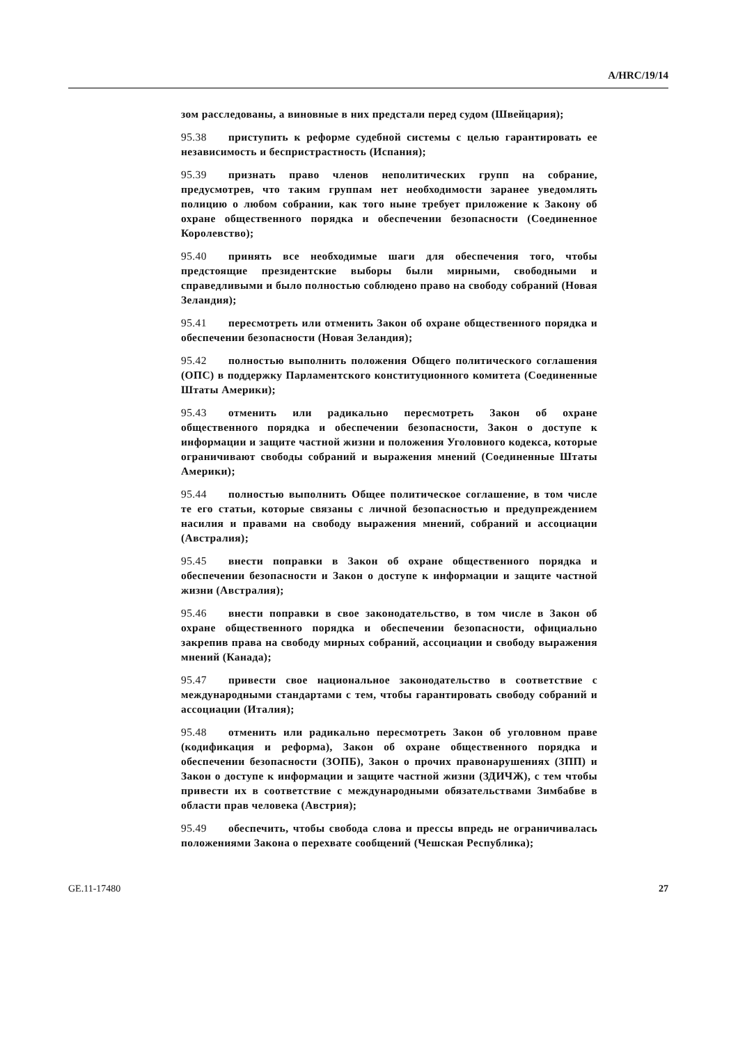A/HRC/19/14
зом расследованы, а виновные в них предстали перед судом (Швейцария);
95.38 приступить к реформе судебной системы с целью гарантировать ее независимость и беспристрастность (Испания);
95.39 признать право членов неполитических групп на собрание, предусмотрев, что таким группам нет необходимости заранее уведомлять полицию о любом собрании, как того ныне требует приложение к Закону об охране общественного порядка и обеспечении безопасности (Соединенное Королевство);
95.40 принять все необходимые шаги для обеспечения того, чтобы предстоящие президентские выборы были мирными, свободными и справедливыми и было полностью соблюдено право на свободу собраний (Новая Зеландия);
95.41 пересмотреть или отменить Закон об охране общественного порядка и обеспечении безопасности (Новая Зеландия);
95.42 полностью выполнить положения Общего политического соглашения (ОПС) в поддержку Парламентского конституционного комитета (Соединенные Штаты Америки);
95.43 отменить или радикально пересмотреть Закон об охране общественного порядка и обеспечении безопасности, Закон о доступе к информации и защите частной жизни и положения Уголовного кодекса, которые ограничивают свободы собраний и выражения мнений (Соединенные Штаты Америки);
95.44 полностью выполнить Общее политическое соглашение, в том числе те его статьи, которые связаны с личной безопасностью и предупреждением насилия и правами на свободу выражения мнений, собраний и ассоциации (Австралия);
95.45 внести поправки в Закон об охране общественного порядка и обеспечении безопасности и Закон о доступе к информации и защите частной жизни (Австралия);
95.46 внести поправки в свое законодательство, в том числе в Закон об охране общественного порядка и обеспечении безопасности, официально закрепив права на свободу мирных собраний, ассоциации и свободу выражения мнений (Канада);
95.47 привести свое национальное законодательство в соответствие с международными стандартами с тем, чтобы гарантировать свободу собраний и ассоциации (Италия);
95.48 отменить или радикально пересмотреть Закон об уголовном праве (кодификация и реформа), Закон об охране общественного порядка и обеспечении безопасности (ЗОПБ), Закон о прочих правонарушениях (ЗПП) и Закон о доступе к информации и защите частной жизни (ЗДИЧЖ), с тем чтобы привести их в соответствие с международными обязательствами Зимбабве в области прав человека (Австрия);
95.49 обеспечить, чтобы свобода слова и прессы впредь не ограничивалась положениями Закона о перехвате сообщений (Чешская Республика);
GE.11-17480 27